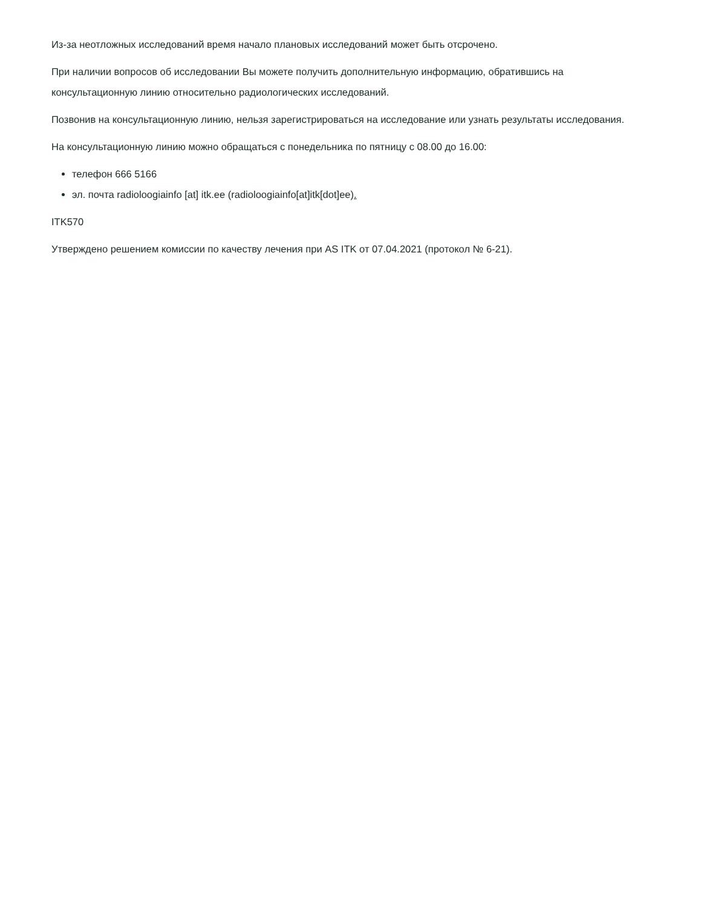Из-за неотложных исследований время начало плановых исследований может быть отсрочено.
При наличии вопросов об исследовании Вы можете получить дополнительную информацию, обратившись на консультационную линию относительно радиологических исследований.
Позвонив на консультационную линию, нельзя зарегистрироваться на исследование или узнать результаты исследования.
На консультационную линию можно обращаться с понедельника по пятницу с 08.00 до 16.00:
телефон 666 5166
эл. почта radioloogiainfo [at] itk.ee (radioloogiainfo[at]itk[dot]ee).
ITK570
Утверждено решением комиссии по качеству лечения при AS ITK от 07.04.2021 (протокол № 6-21).